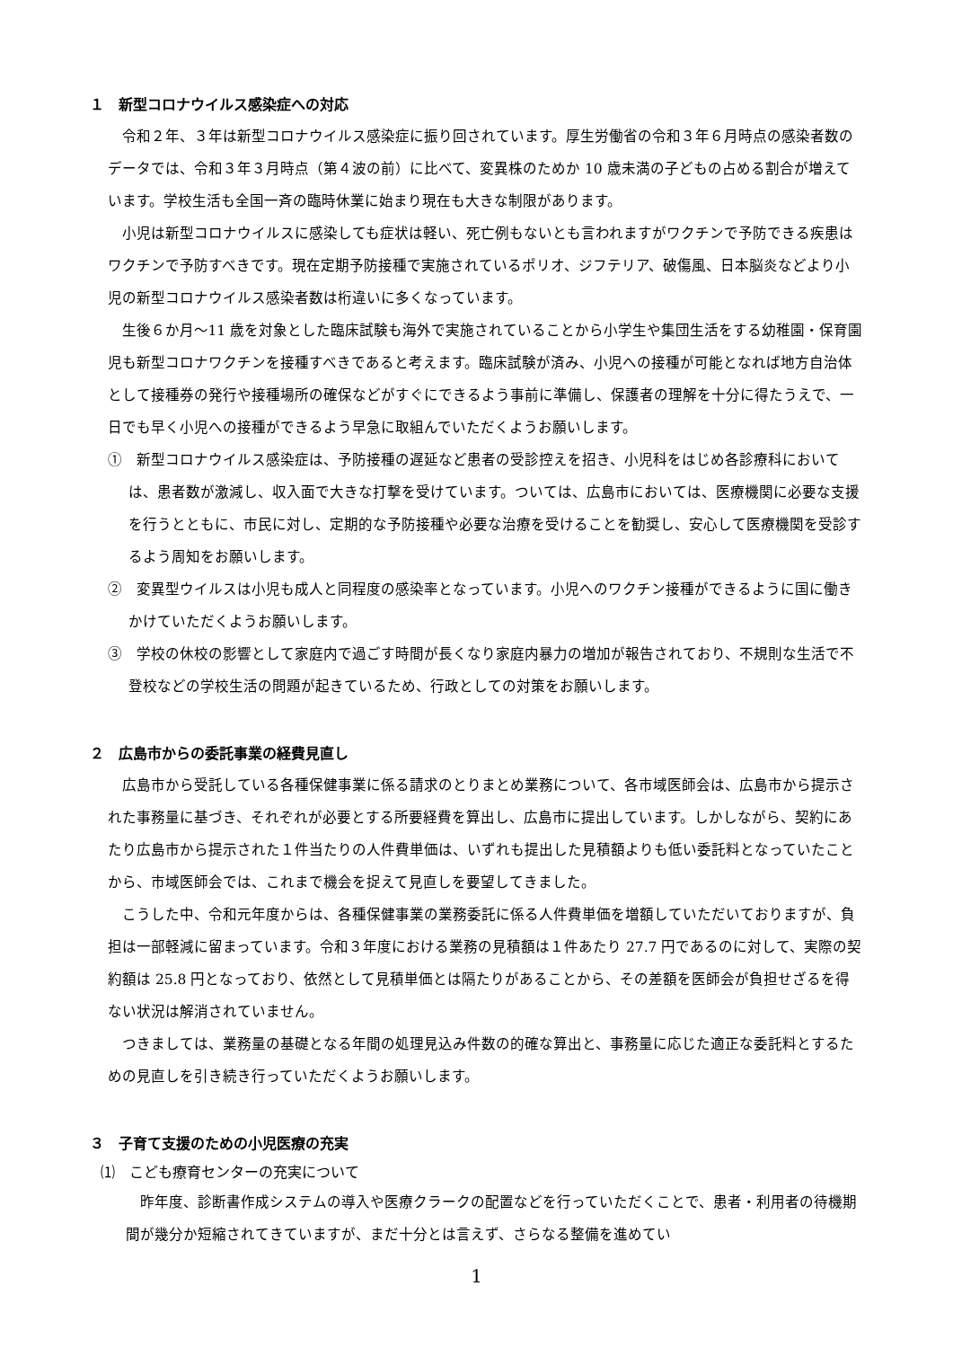１　新型コロナウイルス感染症への対応
令和２年、３年は新型コロナウイルス感染症に振り回されています。厚生労働省の令和３年６月時点の感染者数のデータでは、令和３年３月時点（第４波の前）に比べて、変異株のためか 10 歳未満の子どもの占める割合が増えています。学校生活も全国一斉の臨時休業に始まり現在も大きな制限があります。
小児は新型コロナウイルスに感染しても症状は軽い、死亡例もないとも言われますがワクチンで予防できる疾患はワクチンで予防すべきです。現在定期予防接種で実施されているポリオ、ジフテリア、破傷風、日本脳炎などより小児の新型コロナウイルス感染者数は桁違いに多くなっています。
生後６か月～11 歳を対象とした臨床試験も海外で実施されていることから小学生や集団生活をする幼稚園・保育園児も新型コロナワクチンを接種すべきであると考えます。臨床試験が済み、小児への接種が可能となれば地方自治体として接種券の発行や接種場所の確保などがすぐにできるよう事前に準備し、保護者の理解を十分に得たうえで、一日でも早く小児への接種ができるよう早急に取組んでいただくようお願いします。
①　新型コロナウイルス感染症は、予防接種の遅延など患者の受診控えを招き、小児科をはじめ各診療科においては、患者数が激減し、収入面で大きな打撃を受けています。ついては、広島市においては、医療機関に必要な支援を行うとともに、市民に対し、定期的な予防接種や必要な治療を受けることを勧奨し、安心して医療機関を受診するよう周知をお願いします。
②　変異型ウイルスは小児も成人と同程度の感染率となっています。小児へのワクチン接種ができるように国に働きかけていただくようお願いします。
③　学校の休校の影響として家庭内で過ごす時間が長くなり家庭内暴力の増加が報告されており、不規則な生活で不登校などの学校生活の問題が起きているため、行政としての対策をお願いします。
２　広島市からの委託事業の経費見直し
広島市から受託している各種保健事業に係る請求のとりまとめ業務について、各市域医師会は、広島市から提示された事務量に基づき、それぞれが必要とする所要経費を算出し、広島市に提出しています。しかしながら、契約にあたり広島市から提示された１件当たりの人件費単価は、いずれも提出した見積額よりも低い委託料となっていたことから、市域医師会では、これまで機会を捉えて見直しを要望してきました。
こうした中、令和元年度からは、各種保健事業の業務委託に係る人件費単価を増額していただいておりますが、負担は一部軽減に留まっています。令和３年度における業務の見積額は１件あたり 27.7 円であるのに対して、実際の契約額は 25.8 円となっており、依然として見積単価とは隔たりがあることから、その差額を医師会が負担せざるを得ない状況は解消されていません。
つきましては、業務量の基礎となる年間の処理見込み件数の的確な算出と、事務量に応じた適正な委託料とするための見直しを引き続き行っていただくようお願いします。
３　子育て支援のための小児医療の充実
⑴　こども療育センターの充実について
昨年度、診断書作成システムの導入や医療クラークの配置などを行っていただくことで、患者・利用者の待機期間が幾分か短縮されてきていますが、まだ十分とは言えず、さらなる整備を進めてい
1